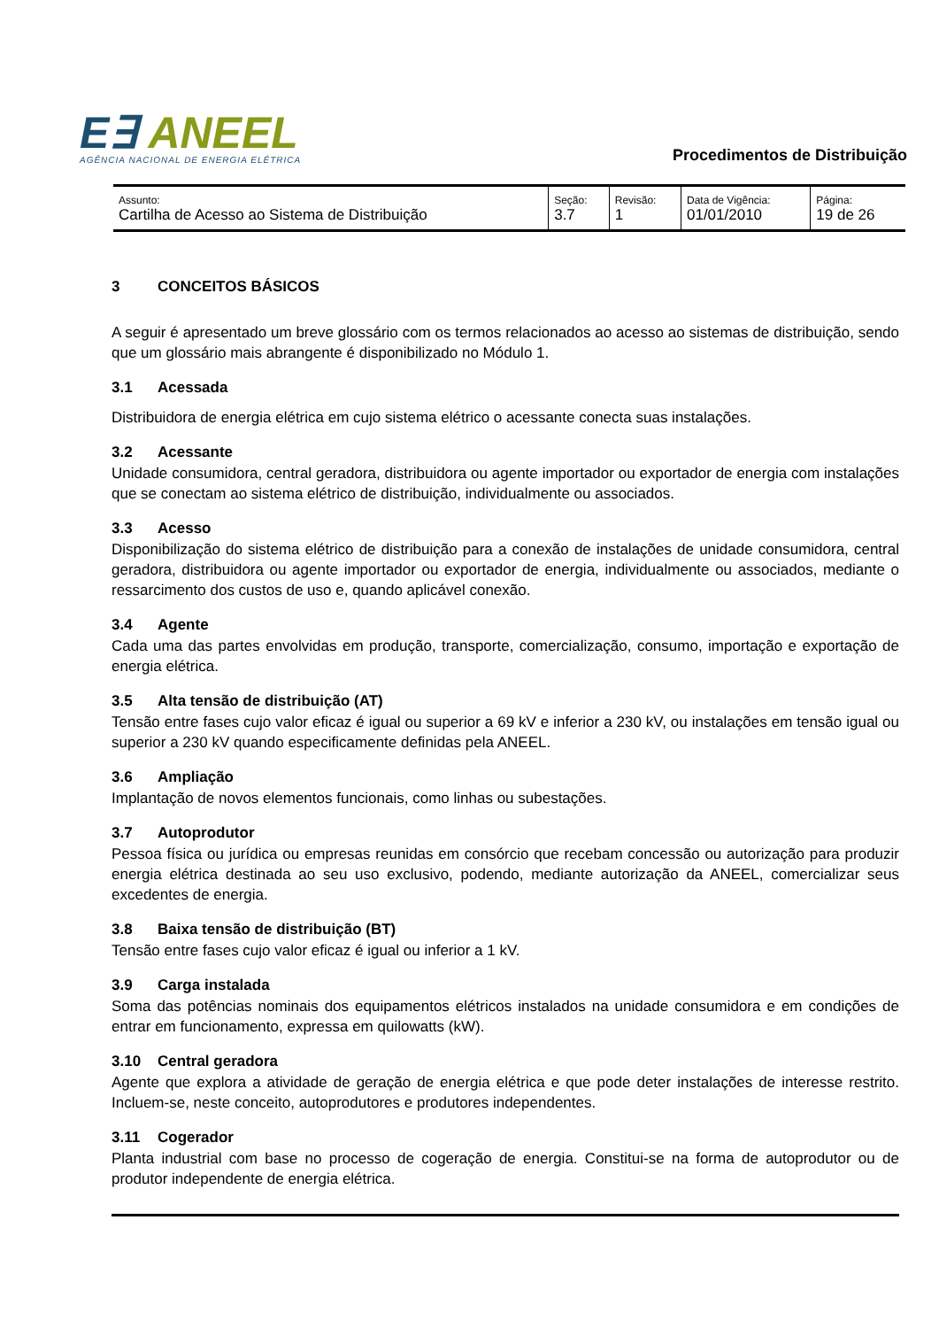E∃ ANEEL
AGÊNCIA NACIONAL DE ENERGIA ELÉTRICA
Procedimentos de Distribuição
| Assunto: Cartilha de Acesso ao Sistema de Distribuição | Seção: 3.7 | Revisão: 1 | Data de Vigência: 01/01/2010 | Página: 19 de 26 |
3 CONCEITOS BÁSICOS
A seguir é apresentado um breve glossário com os termos relacionados ao acesso ao sistemas de distribuição, sendo que um glossário mais abrangente é disponibilizado no Módulo 1.
3.1 Acessada
Distribuidora de energia elétrica em cujo sistema elétrico o acessante conecta suas instalações.
3.2 Acessante
Unidade consumidora, central geradora, distribuidora ou agente importador ou exportador de energia com instalações que se conectam ao sistema elétrico de distribuição, individualmente ou associados.
3.3 Acesso
Disponibilização do sistema elétrico de distribuição para a conexão de instalações de unidade consumidora, central geradora, distribuidora ou agente importador ou exportador de energia, individualmente ou associados, mediante o ressarcimento dos custos de uso e, quando aplicável conexão.
3.4 Agente
Cada uma das partes envolvidas em produção, transporte, comercialização, consumo, importação e exportação de energia elétrica.
3.5 Alta tensão de distribuição (AT)
Tensão entre fases cujo valor eficaz é igual ou superior a 69 kV e inferior a 230 kV, ou instalações em tensão igual ou superior a 230 kV quando especificamente definidas pela ANEEL.
3.6 Ampliação
Implantação de novos elementos funcionais, como linhas ou subestações.
3.7 Autoprodutor
Pessoa física ou jurídica ou empresas reunidas em consórcio que recebam concessão ou autorização para produzir energia elétrica destinada ao seu uso exclusivo, podendo, mediante autorização da ANEEL, comercializar seus excedentes de energia.
3.8 Baixa tensão de distribuição (BT)
Tensão entre fases cujo valor eficaz é igual ou inferior a 1 kV.
3.9 Carga instalada
Soma das potências nominais dos equipamentos elétricos instalados na unidade consumidora e em condições de entrar em funcionamento, expressa em quilowatts (kW).
3.10 Central geradora
Agente que explora a atividade de geração de energia elétrica e que pode deter instalações de interesse restrito. Incluem-se, neste conceito, autoprodutores e produtores independentes.
3.11 Cogerador
Planta industrial com base no processo de cogeração de energia. Constitui-se na forma de autoprodutor ou de produtor independente de energia elétrica.